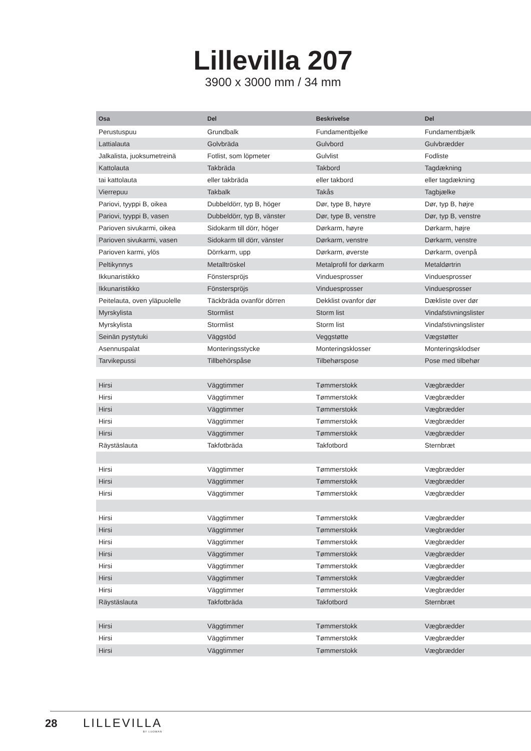Lillevilla 207
3900 x 3000 mm / 34 mm
| Osa | Del | Beskrivelse | Del |
| --- | --- | --- | --- |
| Perustuspuu | Grundbalk | Fundamentbjelke | Fundamentbjælk |
| Lattialauta | Golvbräda | Gulvbord | Gulvbrædder |
| Jalkalista, juoksumetreinä | Fotlist, som löpmeter | Gulvlist | Fodliste |
| Kattolauta | Takbräda | Takbord | Tagdækning |
| tai kattolauta | eller takbräda | eller takbord | eller tagdækning |
| Vierrepuu | Takbalk | Takås | Tagbjælke |
| Pariovi, tyyppi B, oikea | Dubbeldörr, typ B, höger | Dør, type B, høyre | Dør, typ B, højre |
| Pariovi, tyyppi B, vasen | Dubbeldörr, typ B, vänster | Dør, type B, venstre | Dør, typ B, venstre |
| Parioven sivukarmi, oikea | Sidokarm till dörr, höger | Dørkarm, høyre | Dørkarm, højre |
| Parioven sivukarmi, vasen | Sidokarm till dörr, vänster | Dørkarm, venstre | Dørkarm, venstre |
| Parioven karmi, ylös | Dörrkarm, upp | Dørkarm, øverste | Dørkarm, ovenpå |
| Peltikynnys | Metalltröskel | Metalprofil for dørkarm | Metaldørtrin |
| Ikkunaristikko | Fönsterspröjs | Vinduesprosser | Vinduesprosser |
| Ikkunaristikko | Fönsterspröjs | Vinduesprosser | Vinduesprosser |
| Peitelauta, oven yläpuolelle | Täckbräda ovanför dörren | Dekklist ovanfor dør | Dækliste over dør |
| Myrskylista | Stormlist | Storm list | Vindafstivningslister |
| Myrskylista | Stormlist | Storm list | Vindafstivningslister |
| Seinän pystytuki | Väggstöd | Veggstøtte | Vægstøtter |
| Asennuspalat | Monteringsstycke | Monteringsklosser | Monteringsklodser |
| Tarvikepussi | Tillbehörspåse | Tilbehørspose | Pose med tilbehør |
| Hirsi | Väggtimmer | Tømmerstokk | Vægbrædder |
| Hirsi | Väggtimmer | Tømmerstokk | Vægbrædder |
| Hirsi | Väggtimmer | Tømmerstokk | Vægbrædder |
| Hirsi | Väggtimmer | Tømmerstokk | Vægbrædder |
| Hirsi | Väggtimmer | Tømmerstokk | Vægbrædder |
| Räystäslauta | Takfotbräda | Takfotbord | Sternbræt |
| Hirsi | Väggtimmer | Tømmerstokk | Vægbrædder |
| Hirsi | Väggtimmer | Tømmerstokk | Vægbrædder |
| Hirsi | Väggtimmer | Tømmerstokk | Vægbrædder |
| Hirsi | Väggtimmer | Tømmerstokk | Vægbrædder |
| Hirsi | Väggtimmer | Tømmerstokk | Vægbrædder |
| Hirsi | Väggtimmer | Tømmerstokk | Vægbrædder |
| Hirsi | Väggtimmer | Tømmerstokk | Vægbrædder |
| Hirsi | Väggtimmer | Tømmerstokk | Vægbrædder |
| Hirsi | Väggtimmer | Tømmerstokk | Vægbrædder |
| Hirsi | Väggtimmer | Tømmerstokk | Vægbrædder |
| Räystäslauta | Takfotbräda | Takfotbord | Sternbræt |
| Hirsi | Väggtimmer | Tømmerstokk | Vægbrædder |
| Hirsi | Väggtimmer | Tømmerstokk | Vægbrædder |
| Hirsi | Väggtimmer | Tømmerstokk | Vægbrædder |
28 LILLEVILLA
BY LUOMAN